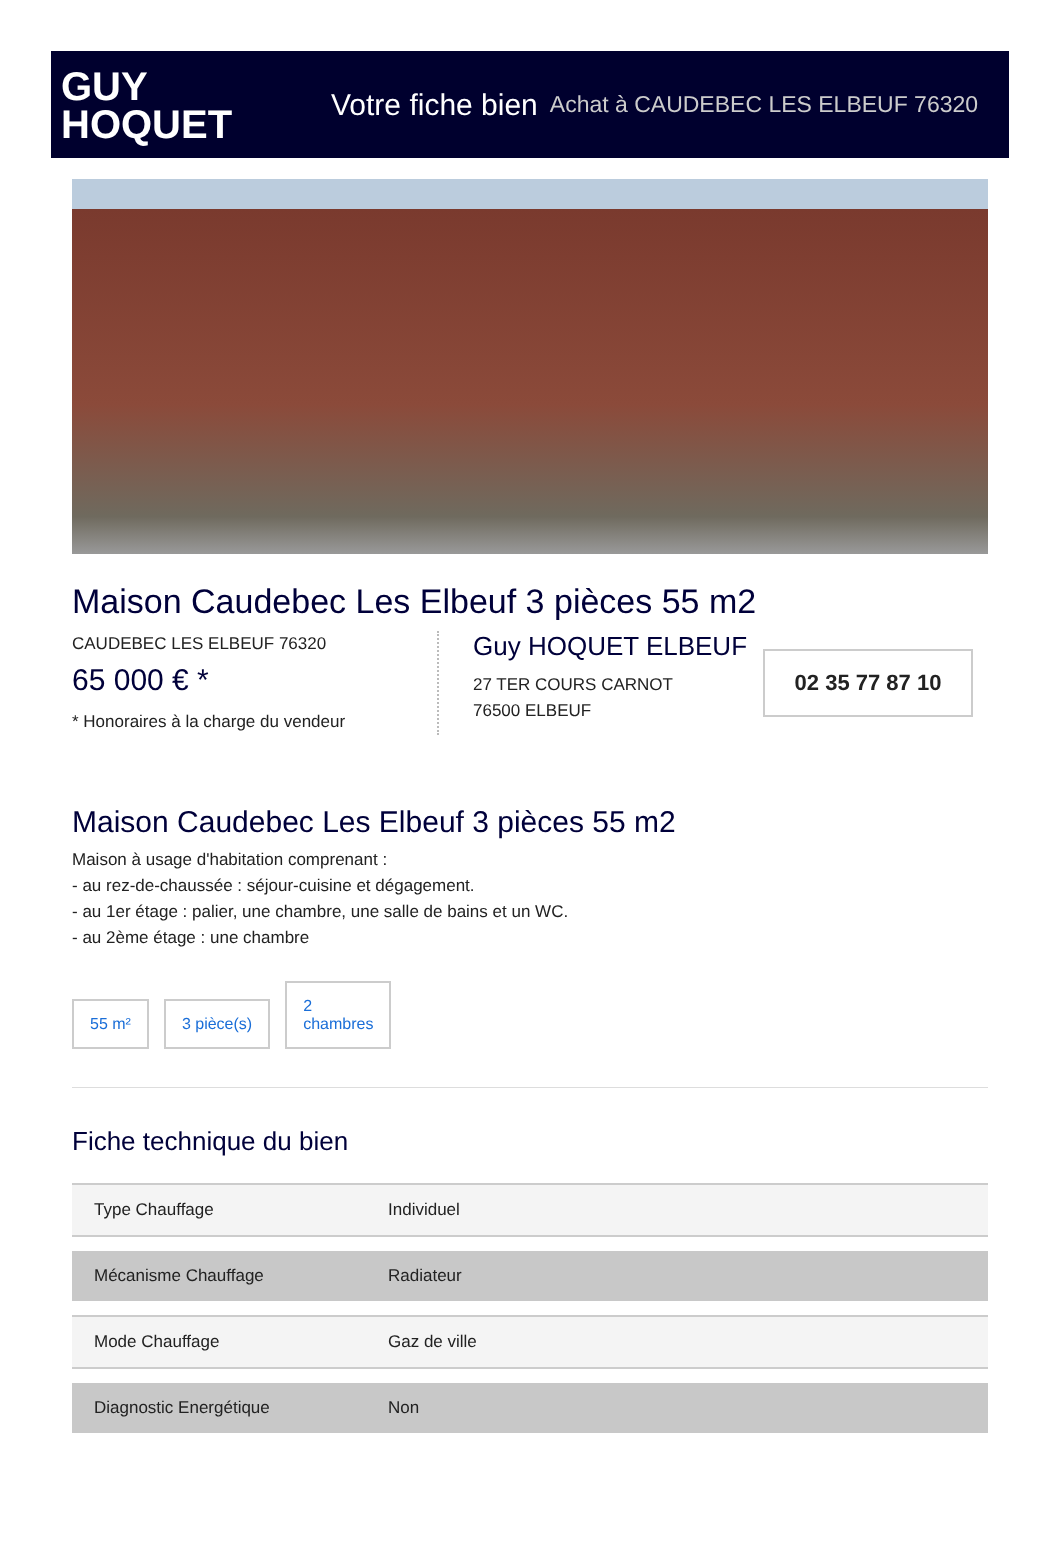GUY
HOQUET
Votre fiche bien Achat à CAUDEBEC LES ELBEUF 76320
Maison Caudebec Les Elbeuf 3 pièces 55 m2
CAUDEBEC LES ELBEUF 76320
65 000 € *
* Honoraires à la charge du vendeur
Guy HOQUET ELBEUF
27 TER COURS CARNOT
76500 ELBEUF
02 35 77 87 10
Maison Caudebec Les Elbeuf 3 pièces 55 m2
Maison à usage d'habitation comprenant :
- au rez-de-chaussée : séjour-cuisine et dégagement.
- au 1er étage : palier, une chambre, une salle de bains et un WC.
- au 2ème étage : une chambre
55 m²
3 pièce(s)
2
chambres
Fiche technique du bien
| Type Chauffage | Individuel |
| Mécanisme Chauffage | Radiateur |
| Mode Chauffage | Gaz de ville |
| Diagnostic Energétique | Non |